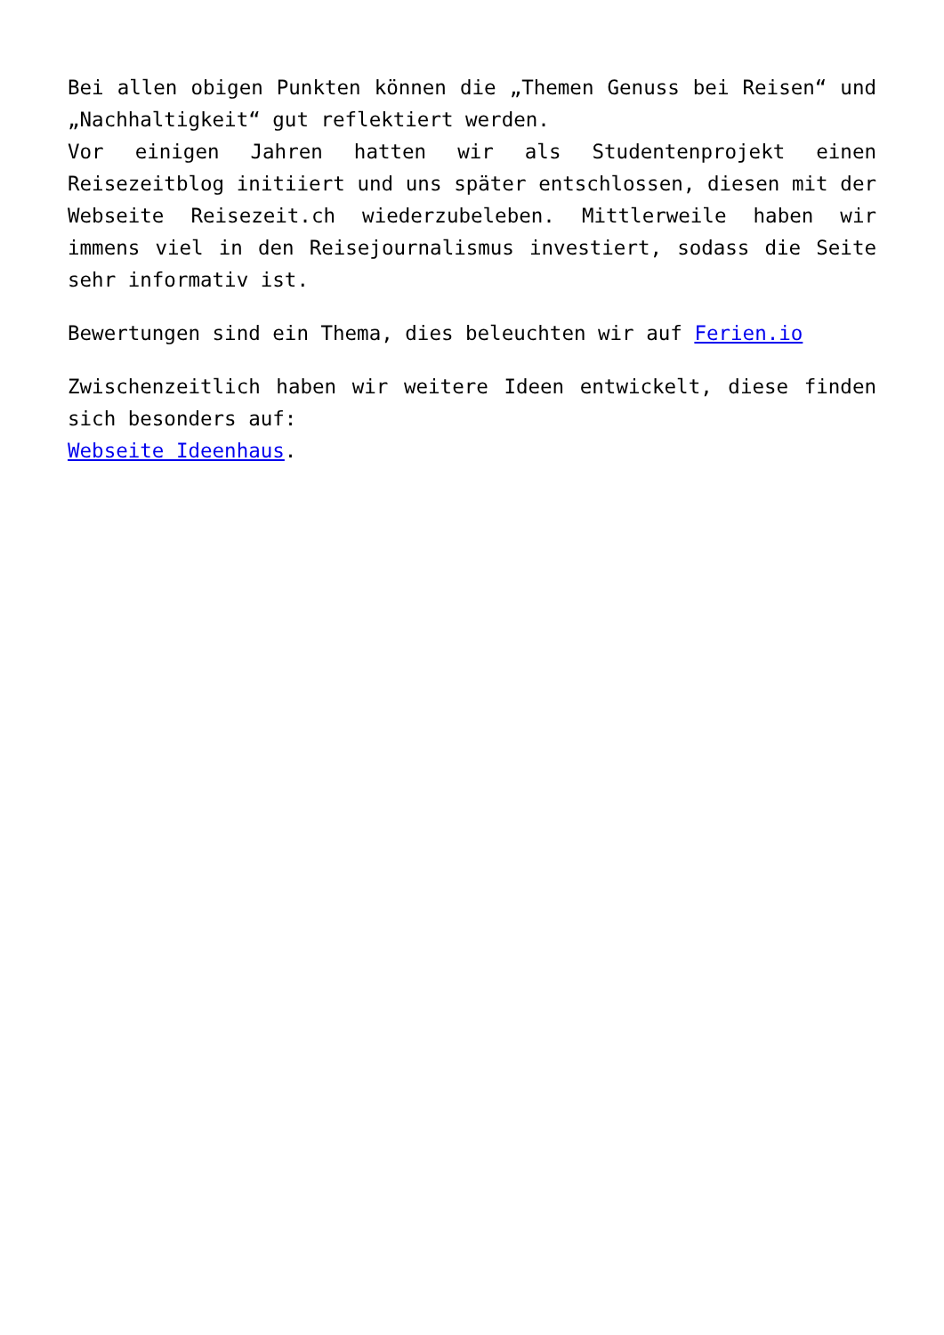Bei allen obigen Punkten können die „Themen Genuss bei Reisen“ und „Nachhaltigkeit“ gut reflektiert werden.
Vor einigen Jahren hatten wir als Studentenprojekt einen Reisezeitblog initiiert und uns später entschlossen, diesen mit der Webseite Reisezeit.ch wiederzubeleben. Mittlerweile haben wir immens viel in den Reisejournalismus investiert, sodass die Seite sehr informativ ist.
Bewertungen sind ein Thema, dies beleuchten wir auf Ferien.io
Zwischenzeitlich haben wir weitere Ideen entwickelt, diese finden sich besonders auf:
Webseite Ideenhaus.